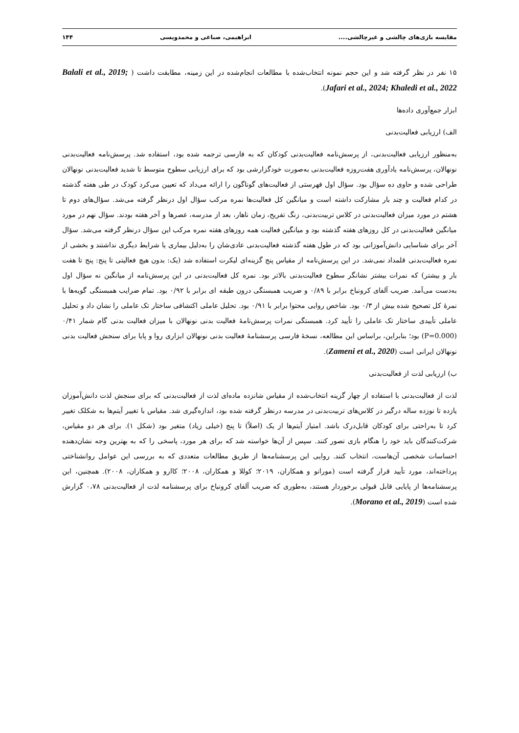مقایسه بازی‌های چالشی و غیرچالشی.... ابراهیمی، صباغی و محمدویسی ۱۴۴
۱۵ نفر در نظر گرفته شد و این حجم نمونه انتخاب‌شده با مطالعات انجام‌شده در این زمینه، مطابقت داشت ( Balali et al., 2019; Jafari et al., 2024; Khaledi et al., 2022).
ابزار جمع‌آوری داده‌ها
الف) ارزیابی فعالیت‌بدنی
به‌منظور ارزیابی فعالیت‌بدنی، از پرسش‌نامه فعالیت‌بدنی کودکان که به فارسی ترجمه شده بود، استفاده شد. پرسش‌نامه فعالیت‌بدنی نونهالان، پرسش‌نامه یادآوری هفت‌روزه فعالیت‌بدنی به‌صورت خودگزارشی بود که برای ارزیابی سطوح متوسط تا شدید فعالیت‌بدنی نونهالان طراحی شده و حاوی ده سؤال بود. سؤال اول فهرستی از فعالیت‌های گوناگون را ارائه می‌داد که تعیین می‌کرد کودک در طی هفته گذشته در کدام فعالیت و چند بار مشارکت داشته است و میانگین کل فعالیت‌ها نمره مرکب سؤال اول درنظر گرفته می‌شد. سؤال‌های دوم تا هشتم در مورد میزان فعالیت‌بدنی در کلاس تربیت‌بدنی، زنگ تفریح، زمان ناهار، بعد از مدرسه، عصرها و آخر هفته بودند. سؤال نهم در مورد میانگین فعالیت‌بدنی در کل روزهای هفته گذشته بود و میانگین فعالیت همه روزهای هفته نمره مرکب این سؤال درنظر گرفته می‌شد. سؤال آخر برای شناسایی دانش‌آموزانی بود که در طول هفته گذشته فعالیت‌بدنی عادی‌شان را به‌دلیل بیماری یا شرایط دیگری نداشتند و بخشی از نمره فعالیت‌بدنی قلمداد نمی‌شد. در این پرسش‌نامه از مقیاس پنج گزینه‌ای لیکرت استفاده شد (یک: بدون هیچ فعالیتی تا پنج: پنج تا هفت بار و بیشتر) که نمرات بیشتر نشانگر سطوح فعالیت‌بدنی بالاتر بود. نمره کل فعالیت‌بدنی در این پرسش‌نامه از میانگین نه سؤال اول به‌دست می‌آمد. ضریب آلفای کرونباخ برابر با ۰/۸۹ و ضریب همبستگی درون طبقه ای برابر با ۰/۹۲ بود. تمام ضرایب همبستگی گویه‌ها با نمرۀ کل تصحیح شده بیش از ۰/۳ بود. شاخص روایی محتوا برابر با ۰/۹۱ بود. تحلیل عاملی اکتشافی ساختار تک عاملی را نشان داد و تحلیل عاملی تأییدی ساختار تک عاملی را تأیید کرد. همبستگی نمرات پرسش‌نامۀ فعالیت بدنی نونهالان با میزان فعالیت بدنی گام شمار ۰/۴۱ (P=0.000) بود؛ بنابراین، براساس این مطالعه، نسخۀ فارسی پرسشنامۀ فعالیت بدنی نونهالان ابزاری روا و پایا برای سنجش فعالیت بدنی نونهالان ایرانی است (Zameni et al., 2020).
ب) ارزیابی لذت از فعالیت‌بدنی
لذت از فعالیت‌بدنی با استفاده از چهار گزینه انتخاب‌شده از مقیاس شانزده ماده‌ای لذت از فعالیت‌بدنی که برای سنجش لذت دانش‌آموزان یازده تا نوزده ساله درگیر در کلاس‌های تربیت‌بدنی در مدرسه درنظر گرفته شده بود، اندازه‌گیری شد. مقیاس با تغییر آیتم‌ها به شکلک تغییر کرد تا به‌راحتی برای کودکان قابل‌درک باشد. امتیاز آیتم‌ها از یک (اصلاً) تا پنج (خیلی زیاد) متغیر بود (شکل ۱). برای هر دو مقیاس، شرکت‌کنندگان باید خود را هنگام بازی تصور کنند. سپس از آن‌ها خواسته شد که برای هر مورد، پاسخی را که به بهترین وجه نشان‌دهنده احساسات شخصی آن‌هاست، انتخاب کنند. روایی این پرسشنامه‌ها از طریق مطالعات متعددی که به بررسی این عوامل روانشناختی پرداخته‌اند، مورد تأیید قرار گرفته است (مورانو و همکاران، ۲۰۱۹؛ کوللا و همکاران، ۲۰۰۸؛ کاارو و همکاران، ۲۰۰۸). همچنین، این پرسشنامه‌ها از پایایی قابل قبولی برخوردار هستند، به‌طوری که ضریب آلفای کرونباخ برای پرسشنامه لذت از فعالیت‌بدنی ۰،۷۸ گزارش شده است (Morano et al., 2019).